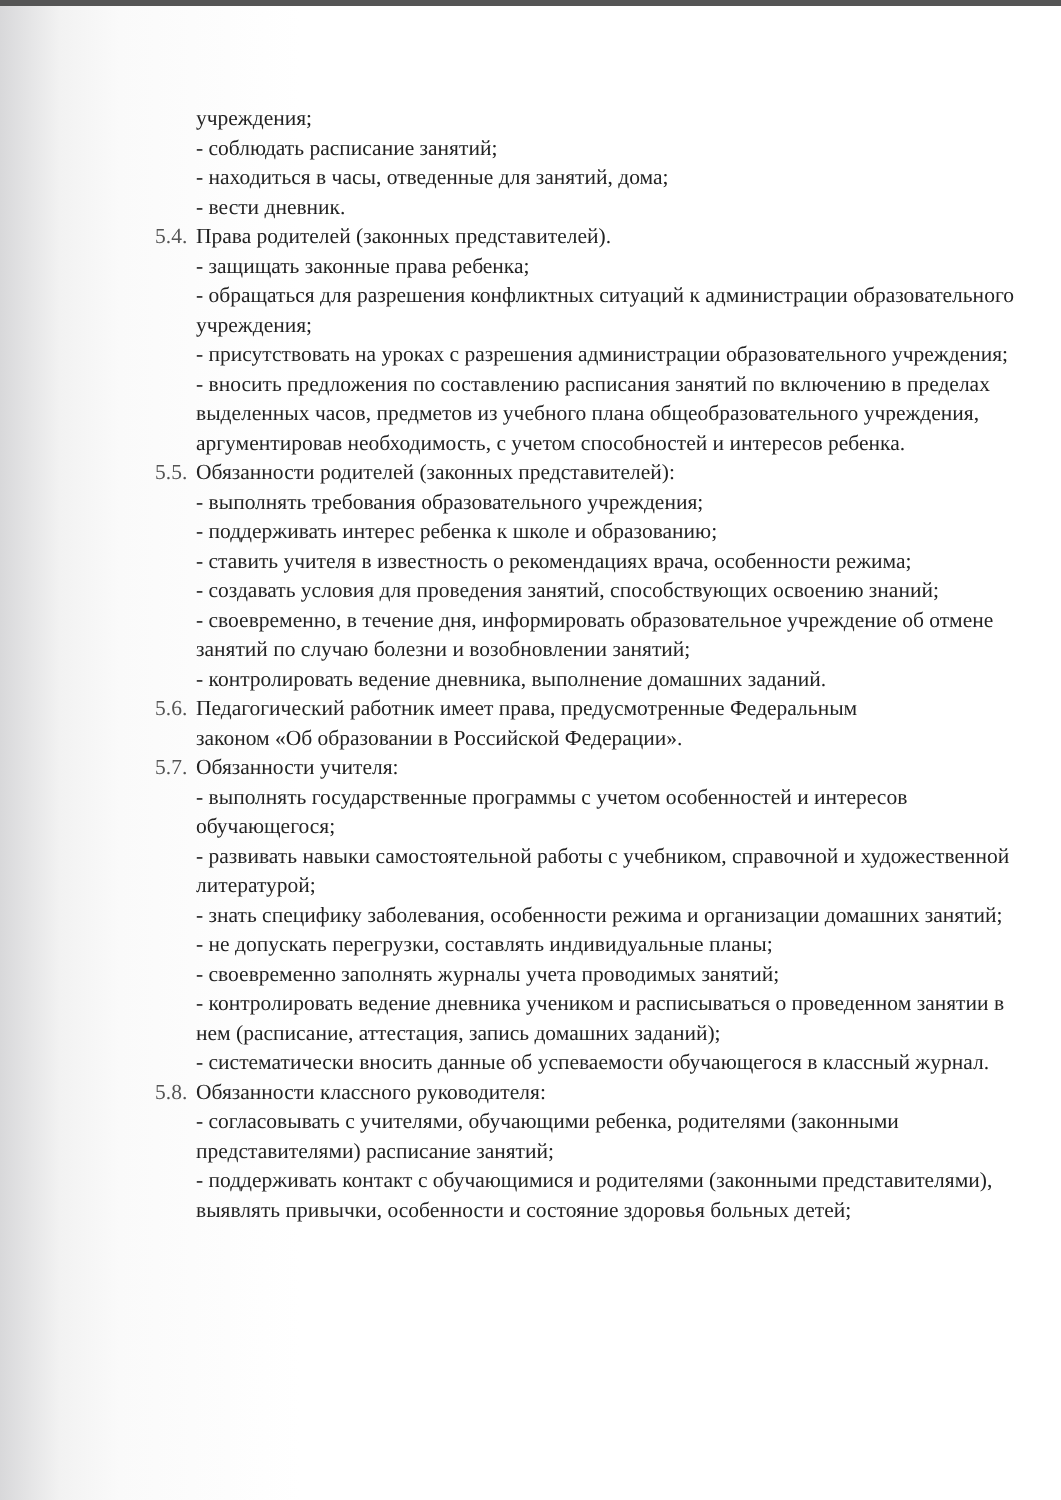учреждения;
- соблюдать расписание занятий;
- находиться в часы, отведенные для занятий, дома;
- вести дневник.
5.4. Права родителей (законных представителей).
- защищать законные права ребенка;
- обращаться для разрешения конфликтных ситуаций к администрации образовательного учреждения;
- присутствовать на уроках с разрешения администрации образовательного учреждения;
- вносить предложения по составлению расписания занятий по включению в пределах выделенных часов, предметов из учебного плана общеобразовательного учреждения, аргументировав необходимость, с учетом способностей и интересов ребенка.
5.5. Обязанности родителей (законных представителей):
- выполнять требования образовательного учреждения;
- поддерживать интерес ребенка к школе и образованию;
- ставить учителя в известность о рекомендациях врача, особенности режима;
- создавать условия для проведения занятий, способствующих освоению знаний;
- своевременно, в течение дня, информировать образовательное учреждение об отмене занятий по случаю болезни и возобновлении занятий;
- контролировать ведение дневника, выполнение домашних заданий.
5.6. Педагогический работник имеет права, предусмотренные Федеральным
законом «Об образовании в Российской Федерации».
5.7. Обязанности учителя:
- выполнять государственные программы с учетом особенностей и интересов обучающегося;
- развивать навыки самостоятельной работы с учебником, справочной и художественной литературой;
- знать специфику заболевания, особенности режима и организации домашних занятий;
- не допускать перегрузки, составлять индивидуальные планы;
- своевременно заполнять журналы учета проводимых занятий;
- контролировать ведение дневника учеником и расписываться о проведенном занятии в нем (расписание, аттестация, запись домашних заданий);
- систематически вносить данные об успеваемости обучающегося в классный журнал.
5.8. Обязанности классного руководителя:
- согласовывать с учителями, обучающими ребенка, родителями (законными представителями) расписание занятий;
- поддерживать контакт с обучающимися и родителями (законными представителями), выявлять привычки, особенности и состояние здоровья больных детей;